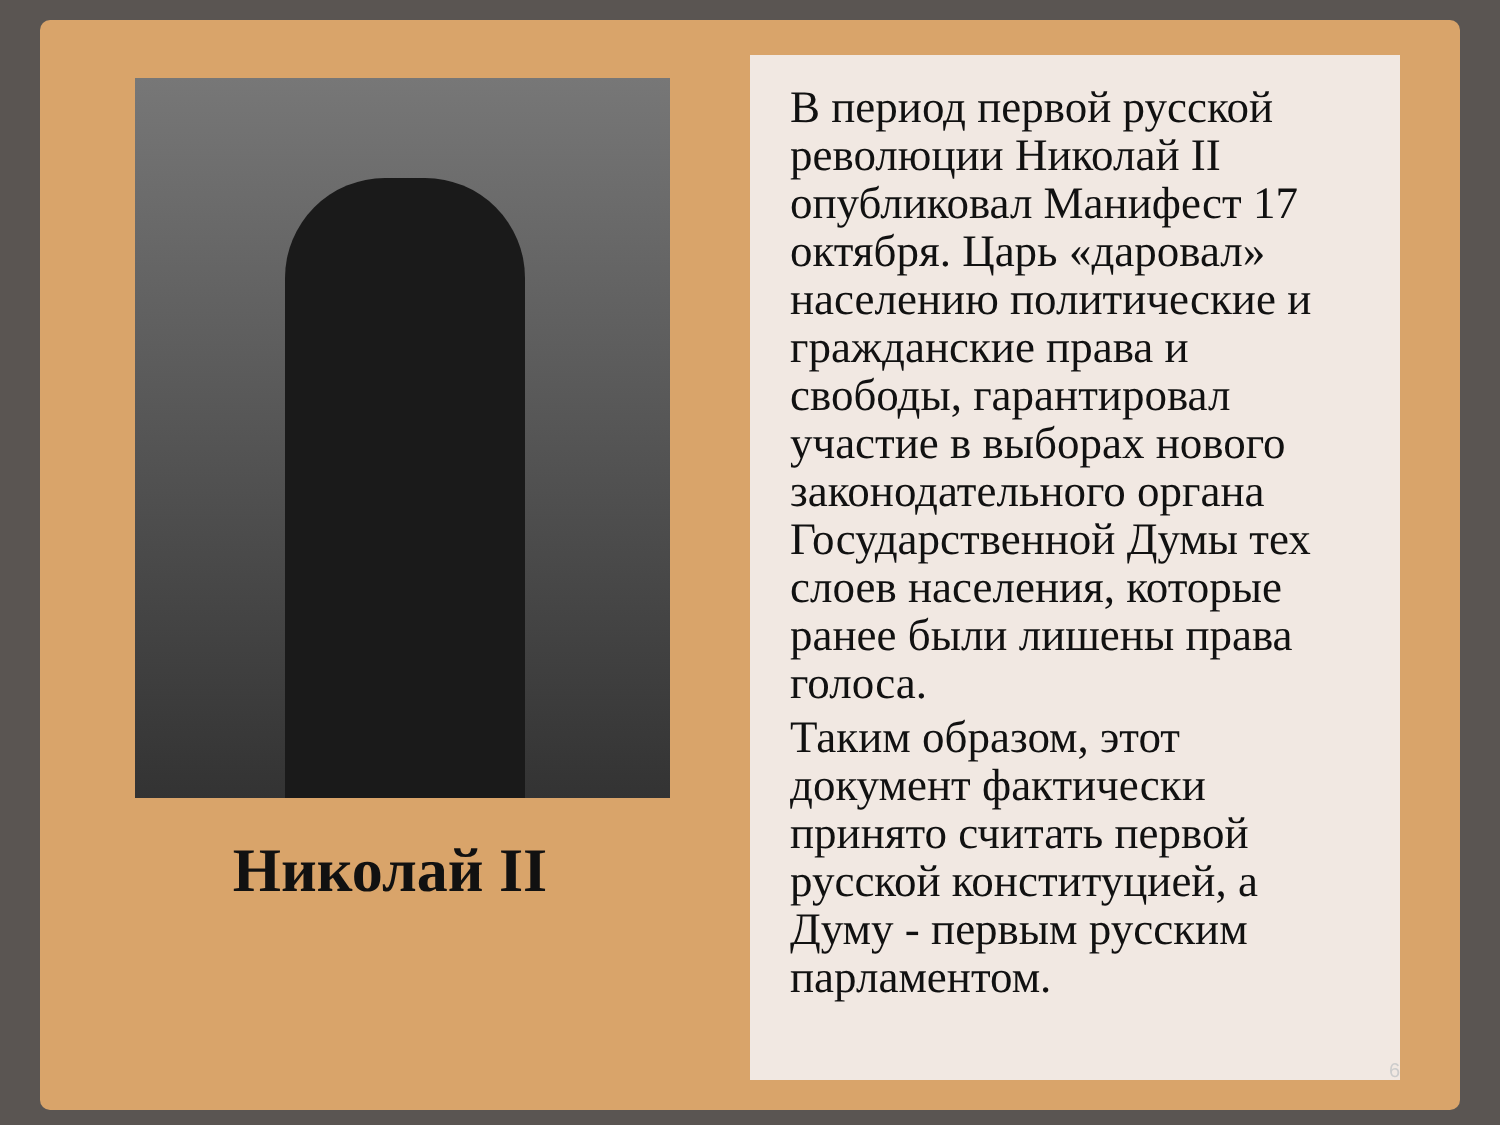Николай II
В период первой русской революции Николай II опубликовал Манифест 17 октября. Царь «даровал» населению политические и гражданские права и свободы, гарантировал участие в выборах нового законодательного органа Государственной Думы тех слоев населения, которые ранее были лишены права голоса.
Таким образом, этот документ фактически принято считать первой русской конституцией, а Думу - первым русским парламентом.
6